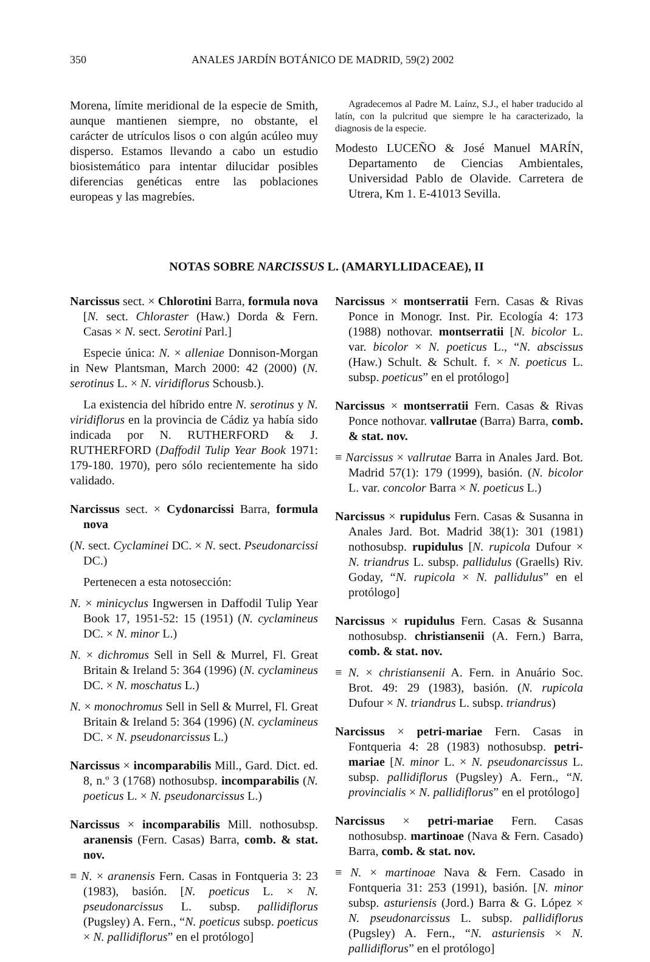350 ANALES JARDÍN BOTÁNICO DE MADRID, 59(2) 2002
Morena, límite meridional de la especie de Smith, aunque mantienen siempre, no obstante, el carácter de utrículos lisos o con algún acúleo muy disperso. Estamos llevando a cabo un estudio biosistemático para intentar dilucidar posibles diferencias genéticas entre las poblaciones europeas y las magrebíes.
Agradecemos al Padre M. Laínz, S.J., el haber traducido al latín, con la pulcritud que siempre le ha caracterizado, la diagnosis de la especie.
Modesto LUCEÑO & José Manuel MARÍN, Departamento de Ciencias Ambientales, Universidad Pablo de Olavide. Carretera de Utrera, Km 1. E-41013 Sevilla.
NOTAS SOBRE NARCISSUS L. (AMARYLLIDACEAE), II
Narcissus sect. × Chlorotini Barra, formula nova [N. sect. Chloraster (Haw.) Dorda & Fern. Casas × N. sect. Serotini Parl.]
Especie única: N. × alleniae Donnison-Morgan in New Plantsman, March 2000: 42 (2000) (N. serotinus L. × N. viridiflorus Schousb.).
La existencia del híbrido entre N. serotinus y N. viridiflorus en la provincia de Cádiz ya había sido indicada por N. RUTHERFORD & J. RUTHERFORD (Daffodil Tulip Year Book 1971: 179-180. 1970), pero sólo recientemente ha sido validado.
Narcissus sect. × Cydonarcissi Barra, formula nova
(N. sect. Cyclaminei DC. × N. sect. Pseudonarcissi DC.)
Pertenecen a esta notosección:
N. × minicyclus Ingwersen in Daffodil Tulip Year Book 17, 1951-52: 15 (1951) (N. cyclamineus DC. × N. minor L.)
N. × dichromus Sell in Sell & Murrel, Fl. Great Britain & Ireland 5: 364 (1996) (N. cyclamineus DC. × N. moschatus L.)
N. × monochromus Sell in Sell & Murrel, Fl. Great Britain & Ireland 5: 364 (1996) (N. cyclamineus DC. × N. pseudonarcissus L.)
Narcissus × incomparabilis Mill., Gard. Dict. ed. 8, n.º 3 (1768) nothosubsp. incomparabilis (N. poeticus L. × N. pseudonarcissus L.)
Narcissus × incomparabilis Mill. nothosubsp. aranensis (Fern. Casas) Barra, comb. & stat. nov.
≡ N. × aranensis Fern. Casas in Fontqueria 3: 23 (1983), basión. [N. poeticus L. × N. pseudonarcissus L. subsp. pallidiflorus (Pugsley) A. Fern., “N. poeticus subsp. poeticus × N. pallidiflorus” en el protólogo]
Narcissus × montserratii Fern. Casas & Rivas Ponce in Monogr. Inst. Pir. Ecología 4: 173 (1988) nothovar. montserratii [N. bicolor L. var. bicolor × N. poeticus L., “N. abscissus (Haw.) Schult. & Schult. f. × N. poeticus L. subsp. poeticus” en el protólogo]
Narcissus × montserratii Fern. Casas & Rivas Ponce nothovar. vallrutae (Barra) Barra, comb. & stat. nov.
≡ Narcissus × vallrutae Barra in Anales Jard. Bot. Madrid 57(1): 179 (1999), basión. (N. bicolor L. var. concolor Barra × N. poeticus L.)
Narcissus × rupidulus Fern. Casas & Susanna in Anales Jard. Bot. Madrid 38(1): 301 (1981) nothosubsp. rupidulus [N. rupicola Dufour × N. triandrus L. subsp. pallidulus (Graells) Riv. Goday, “N. rupicola × N. pallidulus” en el protólogo]
Narcissus × rupidulus Fern. Casas & Susanna nothosubsp. christiansenii (A. Fern.) Barra, comb. & stat. nov.
≡ N. × christiansenii A. Fern. in Anuário Soc. Brot. 49: 29 (1983), basión. (N. rupicola Dufour × N. triandrus L. subsp. triandrus)
Narcissus × petri-mariae Fern. Casas in Fontqueria 4: 28 (1983) nothosubsp. petri-mariae [N. minor L. × N. pseudonarcissus L. subsp. pallidiflorus (Pugsley) A. Fern., “N. provincialis × N. pallidiflorus” en el protólogo]
Narcissus × petri-mariae Fern. Casas nothosubsp. martinoae (Nava & Fern. Casado) Barra, comb. & stat. nov.
≡ N. × martinoae Nava & Fern. Casado in Fontqueria 31: 253 (1991), basión. [N. minor subsp. asturiensis (Jord.) Barra & G. López × N. pseudonarcissus L. subsp. pallidiflorus (Pugsley) A. Fern., “N. asturiensis × N. pallidiflorus” en el protólogo]